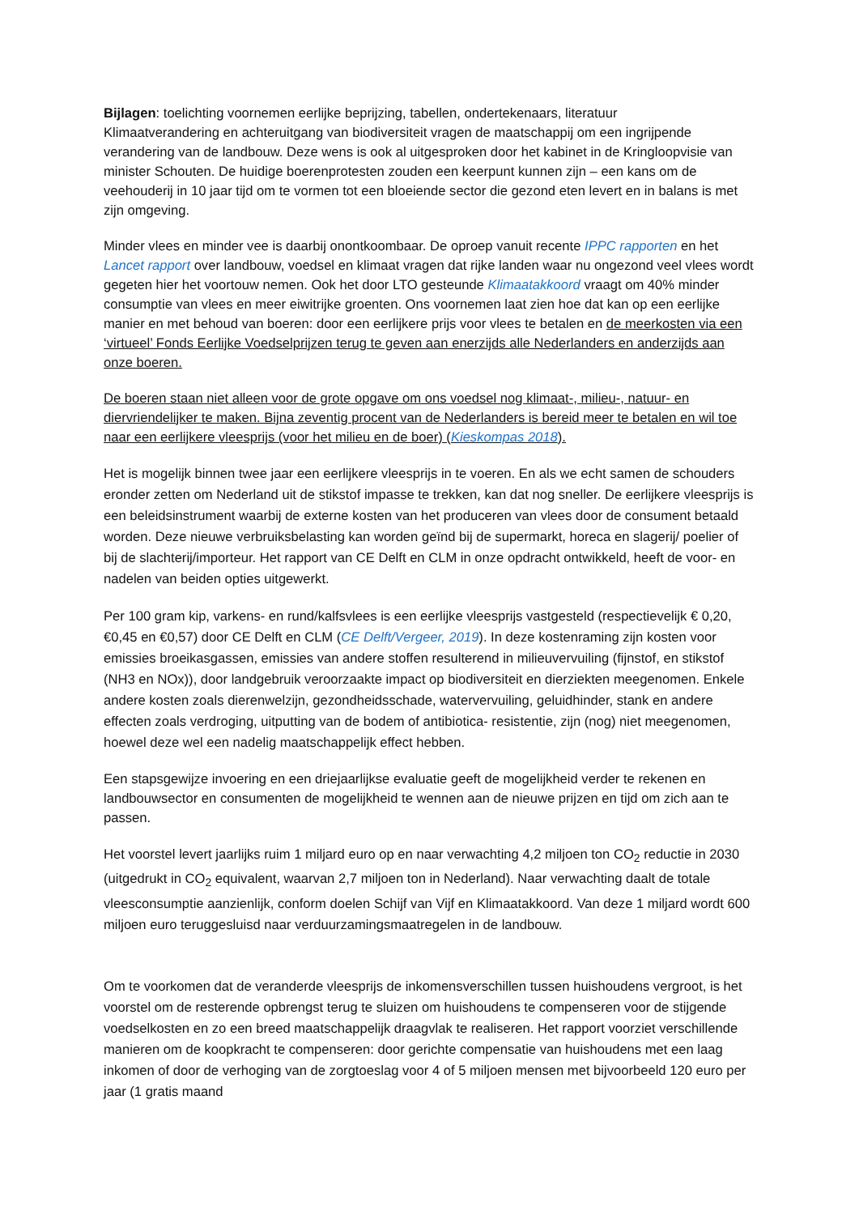Bijlagen: toelichting voornemen eerlijke beprijzing, tabellen, ondertekenaars, literatuur
Klimaatverandering en achteruitgang van biodiversiteit vragen de maatschappij om een ingrijpende verandering van de landbouw. Deze wens is ook al uitgesproken door het kabinet in de Kringloopvisie van minister Schouten. De huidige boerenprotesten zouden een keerpunt kunnen zijn – een kans om de veehouderij in 10 jaar tijd om te vormen tot een bloeiende sector die gezond eten levert en in balans is met zijn omgeving.
Minder vlees en minder vee is daarbij onontkoombaar. De oproep vanuit recente IPPC rapporten en het Lancet rapport over landbouw, voedsel en klimaat vragen dat rijke landen waar nu ongezond veel vlees wordt gegeten hier het voortouw nemen. Ook het door LTO gesteunde Klimaatakkoord vraagt om 40% minder consumptie van vlees en meer eiwitrijke groenten. Ons voornemen laat zien hoe dat kan op een eerlijke manier en met behoud van boeren: door een eerlijkere prijs voor vlees te betalen en de meerkosten via een ‘virtueel’ Fonds Eerlijke Voedselprijzen terug te geven aan enerzijds alle Nederlanders en anderzijds aan onze boeren.
De boeren staan niet alleen voor de grote opgave om ons voedsel nog klimaat-, milieu-, natuur- en diervriendelijker te maken. Bijna zeventig procent van de Nederlanders is bereid meer te betalen en wil toe naar een eerlijkere vleesprijs (voor het milieu en de boer) (Kieskompas 2018).
Het is mogelijk binnen twee jaar een eerlijkere vleesprijs in te voeren. En als we echt samen de schouders eronder zetten om Nederland uit de stikstof impasse te trekken, kan dat nog sneller. De eerlijkere vleesprijs is een beleidsinstrument waarbij de externe kosten van het produceren van vlees door de consument betaald worden. Deze nieuwe verbruiksbelasting kan worden geïnd bij de supermarkt, horeca en slagerij/ poelier of bij de slachterij/importeur. Het rapport van CE Delft en CLM in onze opdracht ontwikkeld, heeft de voor- en nadelen van beiden opties uitgewerkt.
Per 100 gram kip, varkens- en rund/kalfsvlees is een eerlijke vleesprijs vastgesteld (respectievelijk € 0,20, €0,45 en €0,57) door CE Delft en CLM (CE Delft/Vergeer, 2019). In deze kostenraming zijn kosten voor emissies broeikasgassen, emissies van andere stoffen resulterend in milieuvervuiling (fijnstof, en stikstof (NH3 en NOx)), door landgebruik veroorzaakte impact op biodiversiteit en dierziekten meegenomen. Enkele andere kosten zoals dierenwelzijn, gezondheidsschade, watervervuiling, geluidhinder, stank en andere effecten zoals verdroging, uitputting van de bodem of antibiotica- resistentie, zijn (nog) niet meegenomen, hoewel deze wel een nadelig maatschappelijk effect hebben.
Een stapsgewijze invoering en een driejaarlijkse evaluatie geeft de mogelijkheid verder te rekenen en landbouwsector en consumenten de mogelijkheid te wennen aan de nieuwe prijzen en tijd om zich aan te passen.
Het voorstel levert jaarlijks ruim 1 miljard euro op en naar verwachting 4,2 miljoen ton CO<sub>2</sub> reductie in 2030 (uitgedrukt in CO<sub>2</sub> equivalent, waarvan 2,7 miljoen ton in Nederland). Naar verwachting daalt de totale vleesconsumptie aanzienlijk, conform doelen Schijf van Vijf en Klimaatakkoord. Van deze 1 miljard wordt 600 miljoen euro teruggesluisd naar verduurzamingsmaatregelen in de landbouw.
Om te voorkomen dat de veranderde vleesprijs de inkomensverschillen tussen huishoudens vergroot, is het voorstel om de resterende opbrengst terug te sluizen om huishoudens te compenseren voor de stijgende voedselkosten en zo een breed maatschappelijk draagvlak te realiseren. Het rapport voorziet verschillende manieren om de koopkracht te compenseren: door gerichte compensatie van huishoudens met een laag inkomen of door de verhoging van de zorgtoeslag voor 4 of 5 miljoen mensen met bijvoorbeeld 120 euro per jaar (1 gratis maand